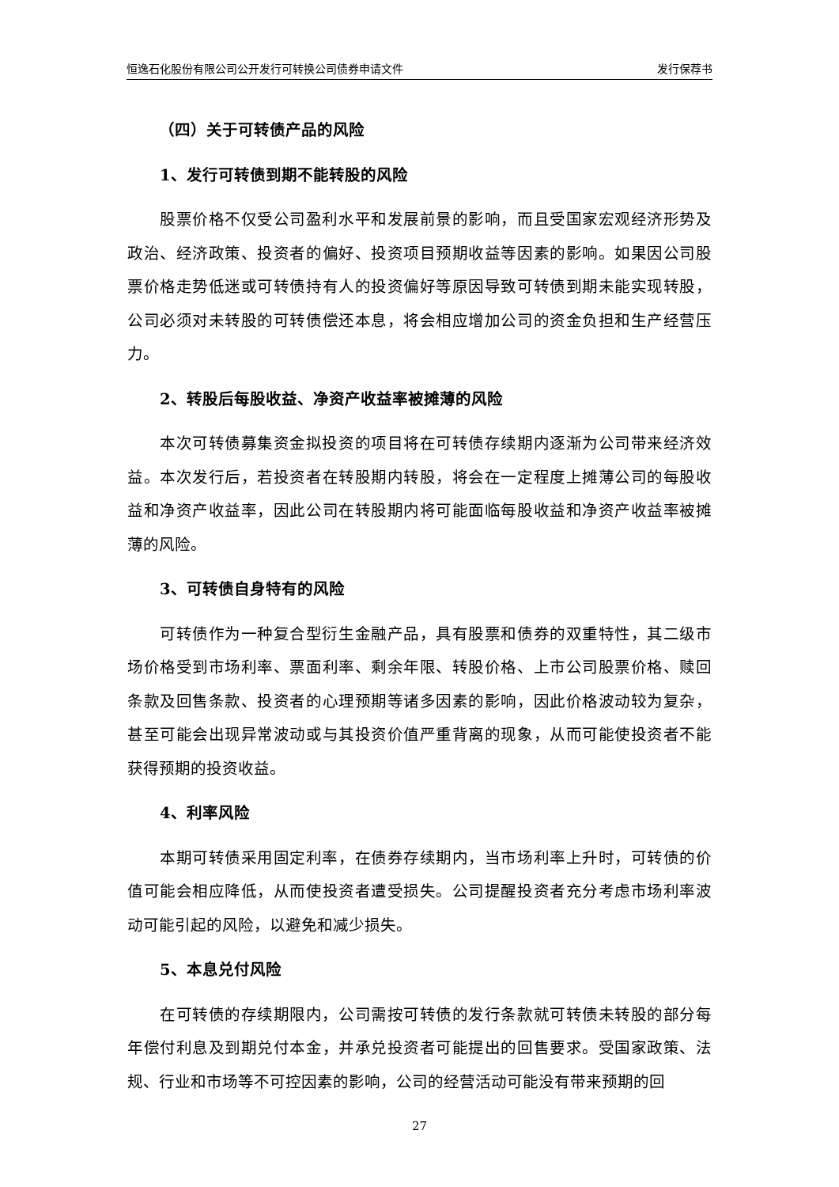恒逸石化股份有限公司公开发行可转换公司债券申请文件 发行保荐书
（四）关于可转债产品的风险
1、发行可转债到期不能转股的风险
股票价格不仅受公司盈利水平和发展前景的影响，而且受国家宏观经济形势及政治、经济政策、投资者的偏好、投资项目预期收益等因素的影响。如果因公司股票价格走势低迷或可转债持有人的投资偏好等原因导致可转债到期未能实现转股，公司必须对未转股的可转债偿还本息，将会相应增加公司的资金负担和生产经营压力。
2、转股后每股收益、净资产收益率被摊薄的风险
本次可转债募集资金拟投资的项目将在可转债存续期内逐渐为公司带来经济效益。本次发行后，若投资者在转股期内转股，将会在一定程度上摊薄公司的每股收益和净资产收益率，因此公司在转股期内将可能面临每股收益和净资产收益率被摊薄的风险。
3、可转债自身特有的风险
可转债作为一种复合型衍生金融产品，具有股票和债券的双重特性，其二级市场价格受到市场利率、票面利率、剩余年限、转股价格、上市公司股票价格、赎回条款及回售条款、投资者的心理预期等诸多因素的影响，因此价格波动较为复杂，甚至可能会出现异常波动或与其投资价值严重背离的现象，从而可能使投资者不能获得预期的投资收益。
4、利率风险
本期可转债采用固定利率，在债券存续期内，当市场利率上升时，可转债的价值可能会相应降低，从而使投资者遭受损失。公司提醒投资者充分考虑市场利率波动可能引起的风险，以避免和减少损失。
5、本息兑付风险
在可转债的存续期限内，公司需按可转债的发行条款就可转债未转股的部分每年偿付利息及到期兑付本金，并承兑投资者可能提出的回售要求。受国家政策、法规、行业和市场等不可控因素的影响，公司的经营活动可能没有带来预期的回
27